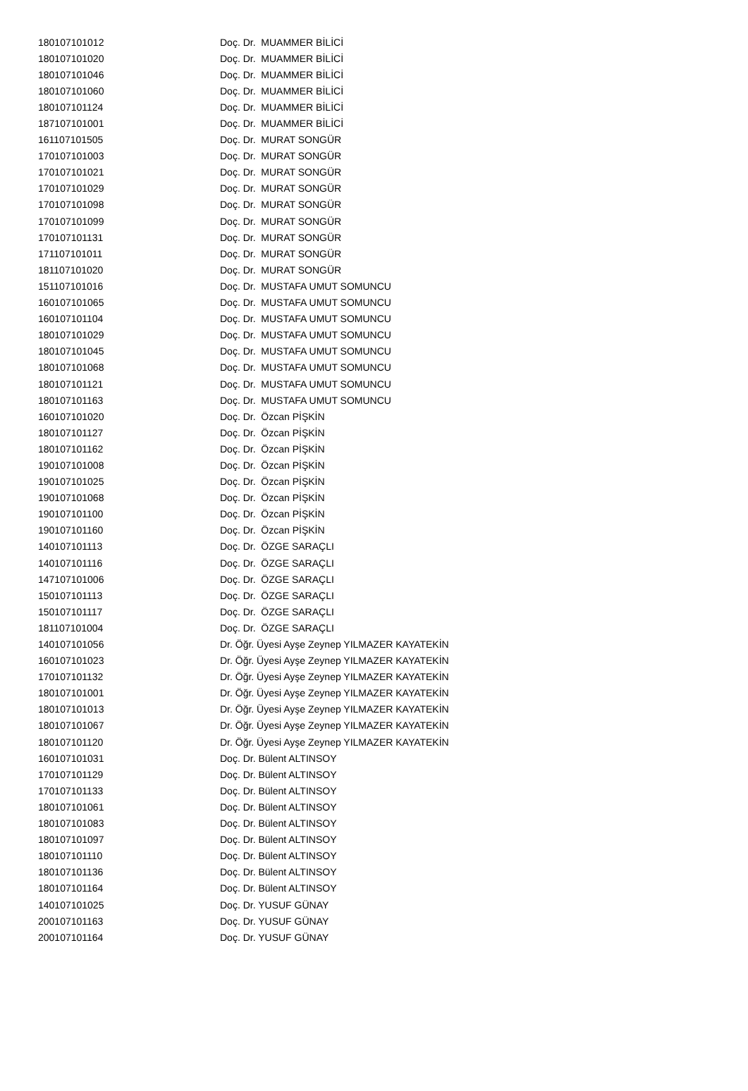| 180107101012 | Doç. Dr. MUAMMER BİLİCİ |
| 180107101020 | Doç. Dr. MUAMMER BİLİCİ |
| 180107101046 | Doç. Dr. MUAMMER BİLİCİ |
| 180107101060 | Doç. Dr. MUAMMER BİLİCİ |
| 180107101124 | Doç. Dr. MUAMMER BİLİCİ |
| 187107101001 | Doç. Dr. MUAMMER BİLİCİ |
| 161107101505 | Doç. Dr. MURAT SONGÜR |
| 170107101003 | Doç. Dr. MURAT SONGÜR |
| 170107101021 | Doç. Dr. MURAT SONGÜR |
| 170107101029 | Doç. Dr. MURAT SONGÜR |
| 170107101098 | Doç. Dr. MURAT SONGÜR |
| 170107101099 | Doç. Dr. MURAT SONGÜR |
| 170107101131 | Doç. Dr. MURAT SONGÜR |
| 171107101011 | Doç. Dr. MURAT SONGÜR |
| 181107101020 | Doç. Dr. MURAT SONGÜR |
| 151107101016 | Doç. Dr. MUSTAFA UMUT SOMUNCU |
| 160107101065 | Doç. Dr. MUSTAFA UMUT SOMUNCU |
| 160107101104 | Doç. Dr. MUSTAFA UMUT SOMUNCU |
| 180107101029 | Doç. Dr. MUSTAFA UMUT SOMUNCU |
| 180107101045 | Doç. Dr. MUSTAFA UMUT SOMUNCU |
| 180107101068 | Doç. Dr. MUSTAFA UMUT SOMUNCU |
| 180107101121 | Doç. Dr. MUSTAFA UMUT SOMUNCU |
| 180107101163 | Doç. Dr. MUSTAFA UMUT SOMUNCU |
| 160107101020 | Doç. Dr. Özcan PİŞKİN |
| 180107101127 | Doç. Dr. Özcan PİŞKİN |
| 180107101162 | Doç. Dr. Özcan PİŞKİN |
| 190107101008 | Doç. Dr. Özcan PİŞKİN |
| 190107101025 | Doç. Dr. Özcan PİŞKİN |
| 190107101068 | Doç. Dr. Özcan PİŞKİN |
| 190107101100 | Doç. Dr. Özcan PİŞKİN |
| 190107101160 | Doç. Dr. Özcan PİŞKİN |
| 140107101113 | Doç. Dr. ÖZGE SARAÇLI |
| 140107101116 | Doç. Dr. ÖZGE SARAÇLI |
| 147107101006 | Doç. Dr. ÖZGE SARAÇLI |
| 150107101113 | Doç. Dr. ÖZGE SARAÇLI |
| 150107101117 | Doç. Dr. ÖZGE SARAÇLI |
| 181107101004 | Doç. Dr. ÖZGE SARAÇLI |
| 140107101056 | Dr. Öğr. Üyesi Ayşe Zeynep YILMAZER KAYATEKİN |
| 160107101023 | Dr. Öğr. Üyesi Ayşe Zeynep YILMAZER KAYATEKİN |
| 170107101132 | Dr. Öğr. Üyesi Ayşe Zeynep YILMAZER KAYATEKİN |
| 180107101001 | Dr. Öğr. Üyesi Ayşe Zeynep YILMAZER KAYATEKİN |
| 180107101013 | Dr. Öğr. Üyesi Ayşe Zeynep YILMAZER KAYATEKİN |
| 180107101067 | Dr. Öğr. Üyesi Ayşe Zeynep YILMAZER KAYATEKİN |
| 180107101120 | Dr. Öğr. Üyesi Ayşe Zeynep YILMAZER KAYATEKİN |
| 160107101031 | Doç. Dr. Bülent ALTINSOY |
| 170107101129 | Doç. Dr. Bülent ALTINSOY |
| 170107101133 | Doç. Dr. Bülent ALTINSOY |
| 180107101061 | Doç. Dr. Bülent ALTINSOY |
| 180107101083 | Doç. Dr. Bülent ALTINSOY |
| 180107101097 | Doç. Dr. Bülent ALTINSOY |
| 180107101110 | Doç. Dr. Bülent ALTINSOY |
| 180107101136 | Doç. Dr. Bülent ALTINSOY |
| 180107101164 | Doç. Dr. Bülent ALTINSOY |
| 140107101025 | Doç. Dr. YUSUF GÜNAY |
| 200107101163 | Doç. Dr. YUSUF GÜNAY |
| 200107101164 | Doç. Dr. YUSUF GÜNAY |